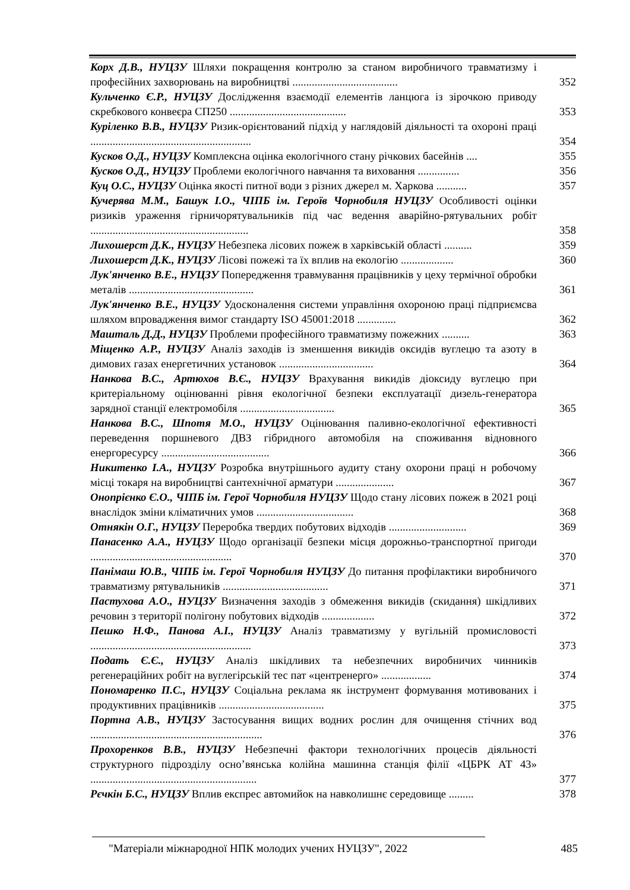Корх Д.В., НУЦЗУ Шляхи покращення контролю за станом виробничого травматизму і професійних захворювань на виробництві ......................................
352
Кульченко Є.Р., НУЦЗУ Дослідження взаємодії елементів ланцюга із зірочкою приводу скребкового конвеєра СП250 ..........................................
353
Куріленко В.В., НУЦЗУ Ризик-орієнтований підхід у наглядовій діяльності та охороні праці ..........................................................
354
Кусков О.Д., НУЦЗУ Комплексна оцінка екологічного стану річкових басейнів ....
355
Кусков О.Д., НУЦЗУ Проблеми екологічного навчання та виховання ...............
356
Куц О.С., НУЦЗУ Оцінка якості питної води з різних джерел м. Харкова ...........
357
Кучерява М.М., Башук І.О., ЧІПБ ім. Героїв Чорнобиля НУЦЗУ Особливості оцінки ризиків ураження гірничорятувальників під час ведення аварійно-рятувальних робіт .........................................................
358
Лихошерст Д.К., НУЦЗУ Небезпека лісових пожеж в харківській області ..........
359
Лихошерст Д.К., НУЦЗУ Лісові пожежі та їх вплив на екологію ...................
360
Лук'янченко В.Е., НУЦЗУ Попередження травмування працівників у цеху термічної обробки металів .............................................
361
Лук'янченко В.Е., НУЦЗУ Удосконалення системи управління охороною праці підприємсва шляхом впровадження вимог стандарту ISO 45001:2018 ..............
362
Машталь Д.Д., НУЦЗУ Проблеми професійного травматизму пожежних ..........
363
Міщенко А.Р., НУЦЗУ Аналіз заходів із зменшення викидів оксидів вуглецю та азоту в димових газах енергетичних установок ..................................
364
Нанкова В.С., Артюхов В.Є., НУЦЗУ Врахування викидів діоксиду вуглецю при критеріальному оцінюванні рівня екологічної безпеки експлуатації дизель-генератора зарядної станції електромобіля ..................................
365
Нанкова В.С., Шпотя М.О., НУЦЗУ Оцінювання паливно-екологічної ефективності переведення поршневого ДВЗ гібридного автомобіля на споживання відновного енергоресурсу .......................................
366
Никитенко І.А., НУЦЗУ Розробка внутрішнього аудиту стану охорони праці н робочому місці токаря на виробництві сантехнічної арматури .....................
367
Онопрієнко Є.О., ЧІПБ ім. Герої Чорнобиля НУЦЗУ Щодо стану лісових пожеж в 2021 році внаслідок зміни кліматичних умов ...................................
368
Отнякін О.Г., НУЦЗУ Переробка твердих побутових відходів ............................
369
Панасенко А.А., НУЦЗУ Щодо організації безпеки місця дорожньо-транспортної пригоди ...................................................
370
Панімаш Ю.В., ЧІПБ ім. Герої Чорнобиля НУЦЗУ До питання профілактики виробничого травматизму рятувальників ......................................
371
Пастухова А.О., НУЦЗУ Визначення заходів з обмеження викидів (скидання) шкідливих речовин з території полігону побутових відходів ...................
372
Пешко Н.Ф., Панова А.І., НУЦЗУ Аналіз травматизму у вугільній промисловості ..........................................................
373
Подать Є.Є., НУЦЗУ Аналіз шкідливих та небезпечних виробничих чинників регенераційних робіт на вуглегірській тес пат «центренерго» ..................
374
Пономаренко П.С., НУЦЗУ Соціальна реклама як інструмент формування мотивованих і продуктивних працівників ......................................
375
Портна А.В., НУЦЗУ Застосування вищих водних рослин для очищення стічних вод ..............................................................
376
Прохоренков В.В., НУЦЗУ Небезпечні фактори технологічних процесів діяльності структурного підрозділу осно’вянська колійна машинна станція філії «ЦБРК АТ 43» ............................................................
377
Рєчкін Б.С., НУЦЗУ Вплив експрес автомийок на навколишнє середовище .........
378
"Матеріали міжнародної НПК молодих учених НУЦЗУ", 2022 485